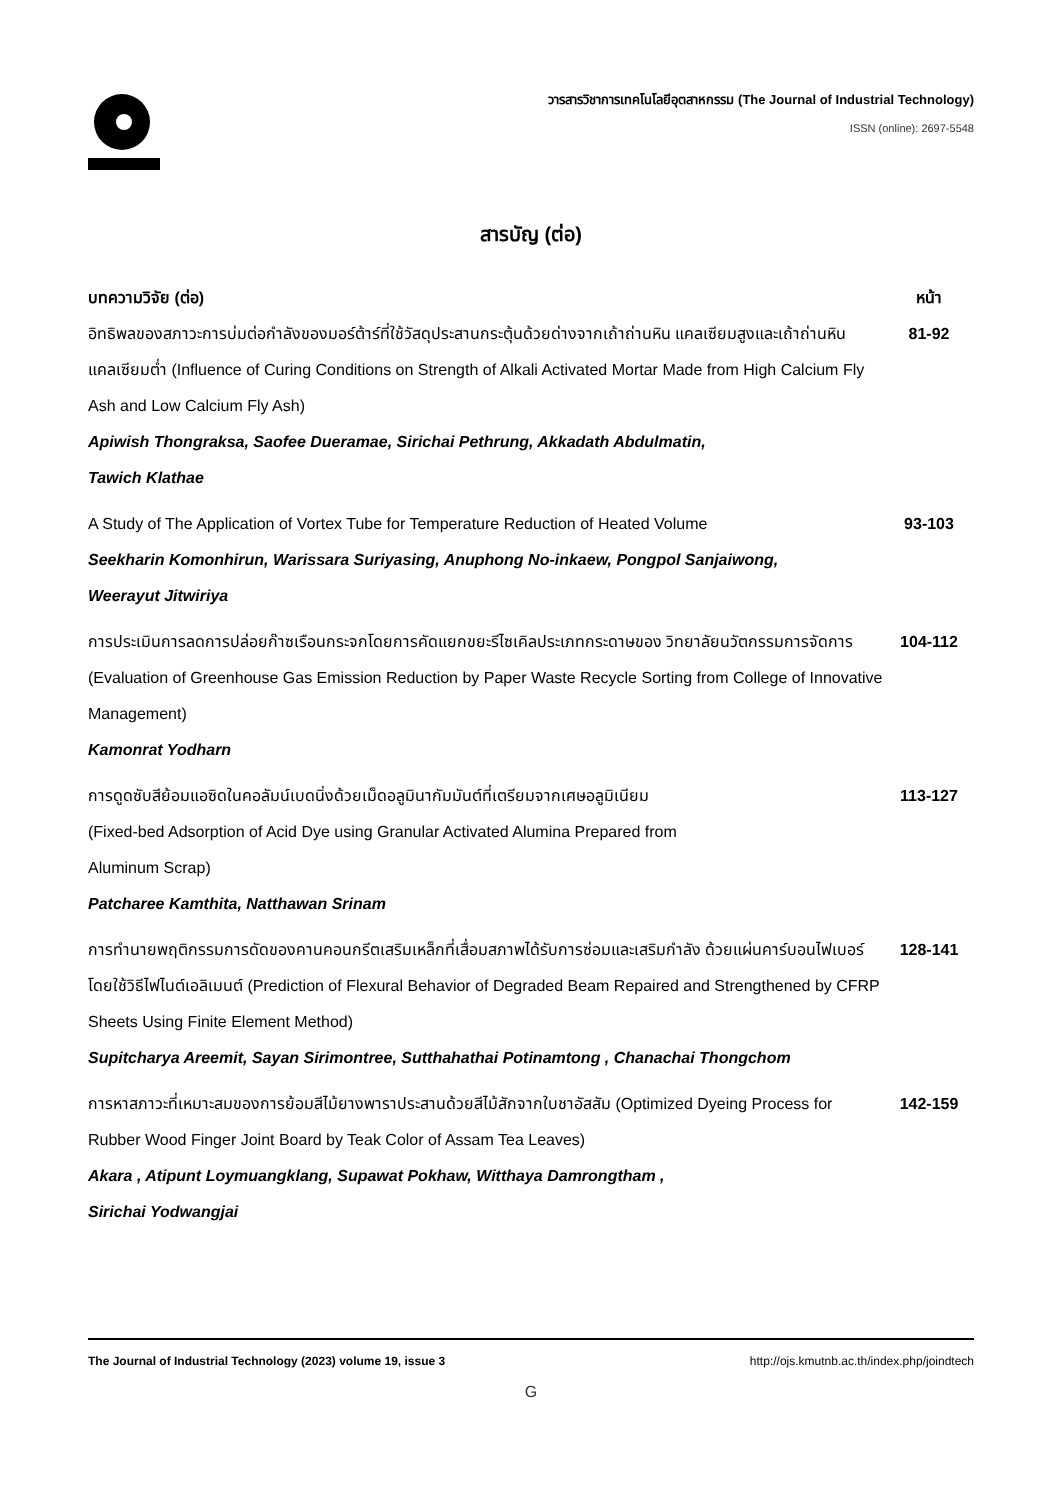วารสารวิชาการเทคโนโลยีอุตสาหกรรม (The Journal of Industrial Technology)
ISSN (online): 2697-5548
สารบัญ (ต่อ)
บทความวิจัย (ต่อ) หน้า
อิทธิพลของสภาวะการบ่มต่อกำลังของมอร์ต้าร์ที่ใช้วัสดุประสานกระตุ้นด้วยด่างจากเถ้าถ่านหิน แคลเซียมสูงและเถ้าถ่านหินแคลเซียมต่ำ (Influence of Curing Conditions on Strength of Alkali Activated Mortar Made from High Calcium Fly Ash and Low Calcium Fly Ash)
Apiwish Thongraksa, Saofee Dueramae, Sirichai Pethrung, Akkadath Abdulmatin,
Tawich Klathae
81-92
A Study of The Application of Vortex Tube for Temperature Reduction of Heated Volume
Seekharin Komonhirun, Warissara Suriyasing, Anuphong No-inkaew, Pongpol Sanjaiwong,
Weerayut Jitwiriya
93-103
การประเมินการลดการปล่อยก๊าซเรือนกระจกโดยการคัดแยกขยะรีไซเคิลประเภทกระดาษของ วิทยาลัยนวัตกรรมการจัดการ (Evaluation of Greenhouse Gas Emission Reduction by Paper Waste Recycle Sorting from College of Innovative Management)
Kamonrat Yodharn
104-112
การดูดซับสีย้อมแอซิดในคอลัมน์เบดนิ่งด้วยเม็ดอลูมินากัมมันต์ที่เตรียมจากเศษอลูมิเนียม
(Fixed-bed Adsorption of Acid Dye using Granular Activated Alumina Prepared from
Aluminum Scrap)
Patcharee Kamthita, Natthawan Srinam
113-127
การทำนายพฤติกรรมการดัดของคานคอนกรีตเสริมเหล็กที่เสื่อมสภาพได้รับการซ่อมและเสริมกำลัง ด้วยแผ่นคาร์บอนไฟเบอร์โดยใช้วิธีไฟไนต์เอลิเมนต์ (Prediction of Flexural Behavior of Degraded Beam Repaired and Strengthened by CFRP Sheets Using Finite Element Method)
Supitcharya Areemit, Sayan Sirimontree, Sutthahathai Potinamtong , Chanachai Thongchom
128-141
การหาสภาวะที่เหมาะสมของการย้อมสีไม้ยางพาราประสานด้วยสีไม้สักจากใบชาอัสสัม (Optimized Dyeing Process for Rubber Wood Finger Joint Board by Teak Color of Assam Tea Leaves)
Akara , Atipunt Loymuangklang, Supawat Pokhaw, Witthaya Damrongtham ,
Sirichai Yodwangjai
142-159
The Journal of Industrial Technology (2023) volume 19, issue 3 http://ojs.kmutnb.ac.th/index.php/joindtech
G